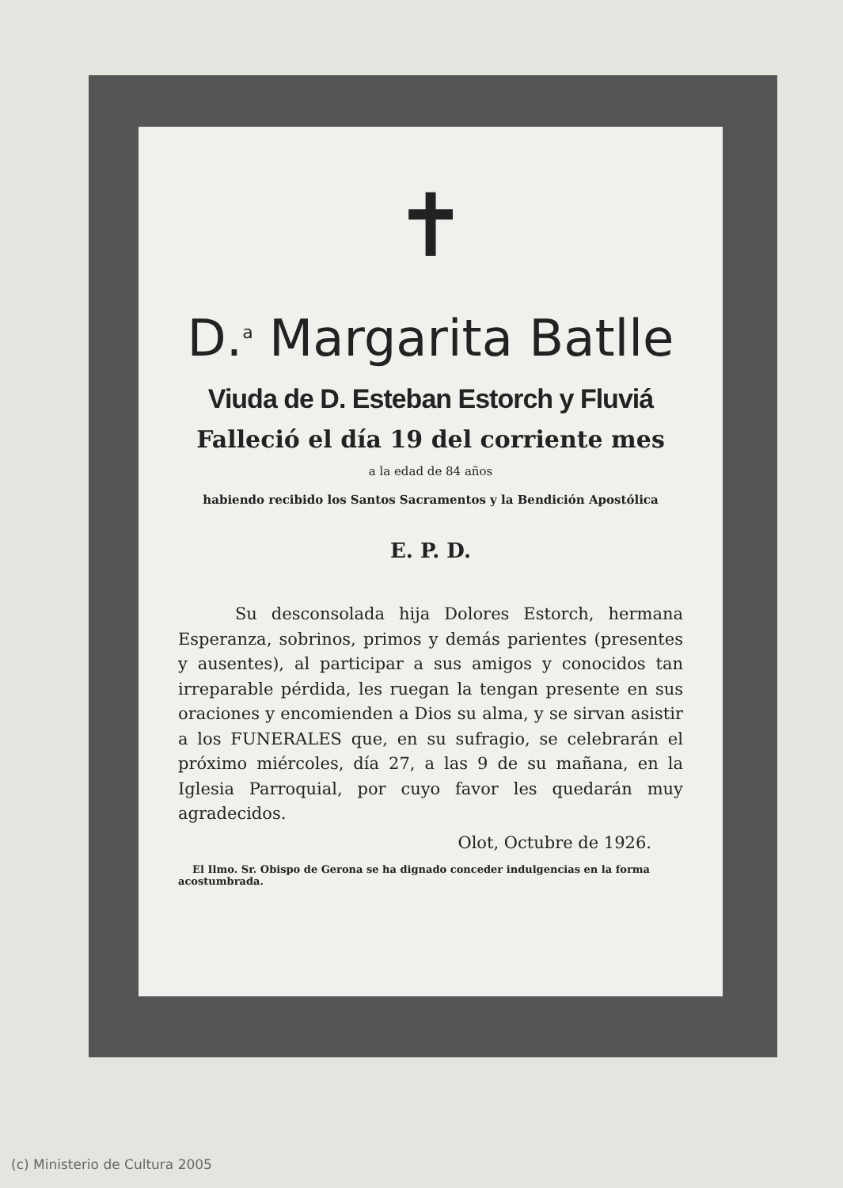✝
D.<sup>a</sup> Margarita Batlle
Viuda de D. Esteban Estorch y Fluviá
Falleció el día 19 del corriente mes
a la edad de 84 años
habiendo recibido los Santos Sacramentos y la Bendición Apostólica
E. P. D.
Su desconsolada hija Dolores Estorch, hermana Esperanza, sobrinos, primos y demás parientes (presentes y ausentes), al participar a sus amigos y conocidos tan irreparable pérdida, les ruegan la tengan presente en sus oraciones y encomienden a Dios su alma, y se sirvan asistir a los FUNERALES que, en su sufragio, se celebrarán el próximo miércoles, día 27, a las 9 de su mañana, en la Iglesia Parroquial, por cuyo favor les quedarán muy agradecidos.
Olot, Octubre de 1926.
El Ilmo. Sr. Obispo de Gerona se ha dignado conceder indulgencias en la forma acostumbrada.
(c) Ministerio de Cultura 2005